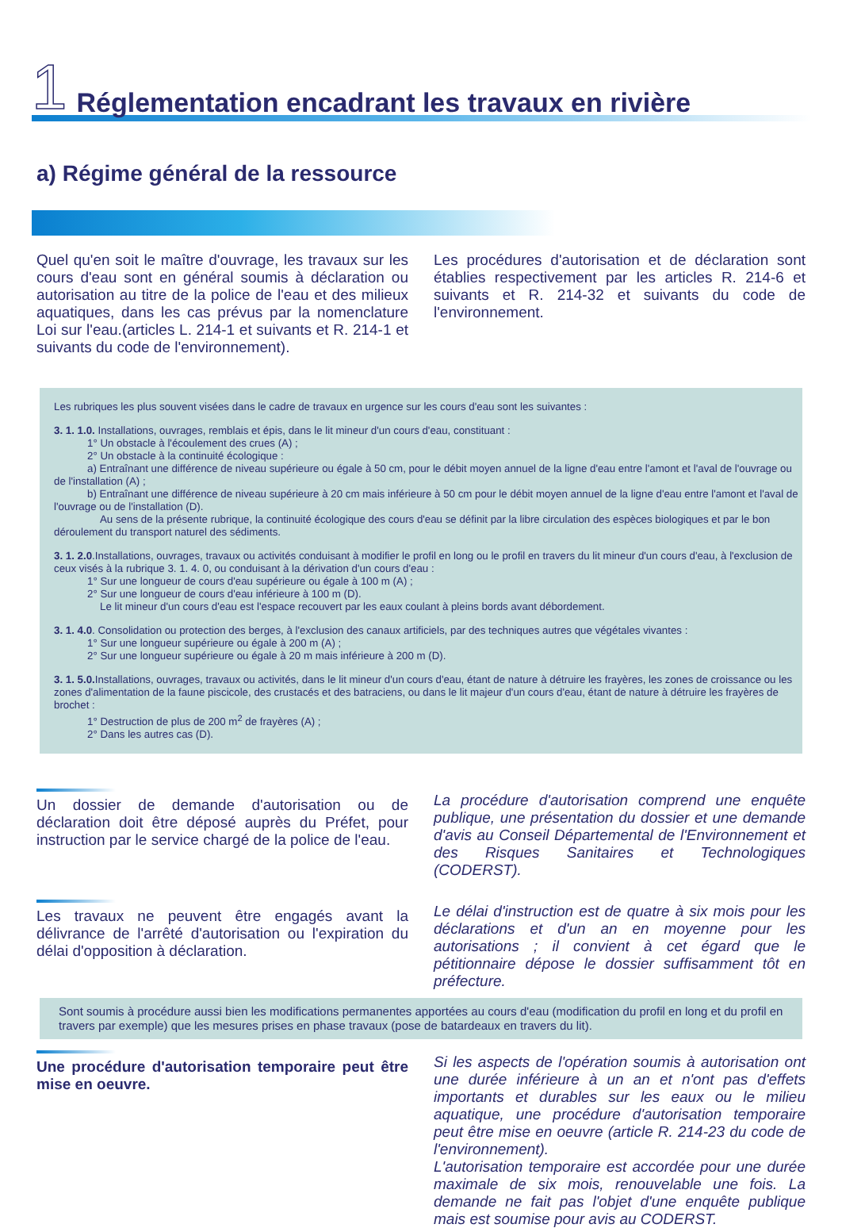1 Réglementation encadrant les travaux en rivière
a) Régime général de la ressource
Quel qu'en soit le maître d'ouvrage, les travaux sur les cours d'eau sont en général soumis à déclaration ou autorisation au titre de la police de l'eau et des milieux aquatiques, dans les cas prévus par la nomenclature Loi sur l'eau.(articles L. 214-1 et suivants et R. 214-1 et suivants du code de l'environnement).
Les procédures d'autorisation et de déclaration sont établies respectivement par les articles R. 214-6 et suivants et R. 214-32 et suivants du code de l'environnement.
Les rubriques les plus souvent visées dans le cadre de travaux en urgence sur les cours d'eau sont les suivantes :
3. 1. 1.0. Installations, ouvrages, remblais et épis, dans le lit mineur d'un cours d'eau, constituant :
1° Un obstacle à l'écoulement des crues (A) ;
2° Un obstacle à la continuité écologique :
a) Entraînant une différence de niveau supérieure ou égale à 50 cm, pour le débit moyen annuel de la ligne d'eau entre l'amont et l'aval de l'ouvrage ou de l'installation (A) ;
b) Entraînant une différence de niveau supérieure à 20 cm mais inférieure à 50 cm pour le débit moyen annuel de la ligne d'eau entre l'amont et l'aval de l'ouvrage ou de l'installation (D).
Au sens de la présente rubrique, la continuité écologique des cours d'eau se définit par la libre circulation des espèces biologiques et par le bon déroulement du transport naturel des sédiments.
3. 1. 2.0.Installations, ouvrages, travaux ou activités conduisant à modifier le profil en long ou le profil en travers du lit mineur d'un cours d'eau, à l'exclusion de ceux visés à la rubrique 3. 1. 4. 0, ou conduisant à la dérivation d'un cours d'eau :
1° Sur une longueur de cours d'eau supérieure ou égale à 100 m (A) ;
2° Sur une longueur de cours d'eau inférieure à 100 m (D).
Le lit mineur d'un cours d'eau est l'espace recouvert par les eaux coulant à pleins bords avant débordement.
3. 1. 4.0. Consolidation ou protection des berges, à l'exclusion des canaux artificiels, par des techniques autres que végétales vivantes :
1° Sur une longueur supérieure ou égale à 200 m (A) ;
2° Sur une longueur supérieure ou égale à 20 m mais inférieure à 200 m (D).
3. 1. 5.0. Installations, ouvrages, travaux ou activités, dans le lit mineur d'un cours d'eau, étant de nature à détruire les frayères, les zones de croissance ou les zones d'alimentation de la faune piscicole, des crustacés et des batraciens, ou dans le lit majeur d'un cours d'eau, étant de nature à détruire les frayères de brochet :
1° Destruction de plus de 200 m<sup>2</sup> de frayères (A) ;
2° Dans les autres cas (D).
Un dossier de demande d'autorisation ou de déclaration doit être déposé auprès du Préfet, pour instruction par le service chargé de la police de l'eau.
La procédure d'autorisation comprend une enquête publique, une présentation du dossier et une demande d'avis au Conseil Départemental de l'Environnement et des Risques Sanitaires et Technologiques (CODERST).
Les travaux ne peuvent être engagés avant la délivrance de l'arrêté d'autorisation ou l'expiration du délai d'opposition à déclaration.
Le délai d'instruction est de quatre à six mois pour les déclarations et d'un an en moyenne pour les autorisations ; il convient à cet égard que le pétitionnaire dépose le dossier suffisamment tôt en préfecture.
Sont soumis à procédure aussi bien les modifications permanentes apportées au cours d'eau (modification du profil en long et du profil en travers par exemple) que les mesures prises en phase travaux (pose de batardeaux en travers du lit).
Une procédure d'autorisation temporaire peut être mise en oeuvre.
Si les aspects de l'opération soumis à autorisation ont une durée inférieure à un an et n'ont pas d'effets importants et durables sur les eaux ou le milieu aquatique, une procédure d'autorisation temporaire peut être mise en oeuvre (article R. 214-23 du code de l'environnement).
L'autorisation temporaire est accordée pour une durée maximale de six mois, renouvelable une fois. La demande ne fait pas l'objet d'une enquête publique mais est soumise pour avis au CODERST.